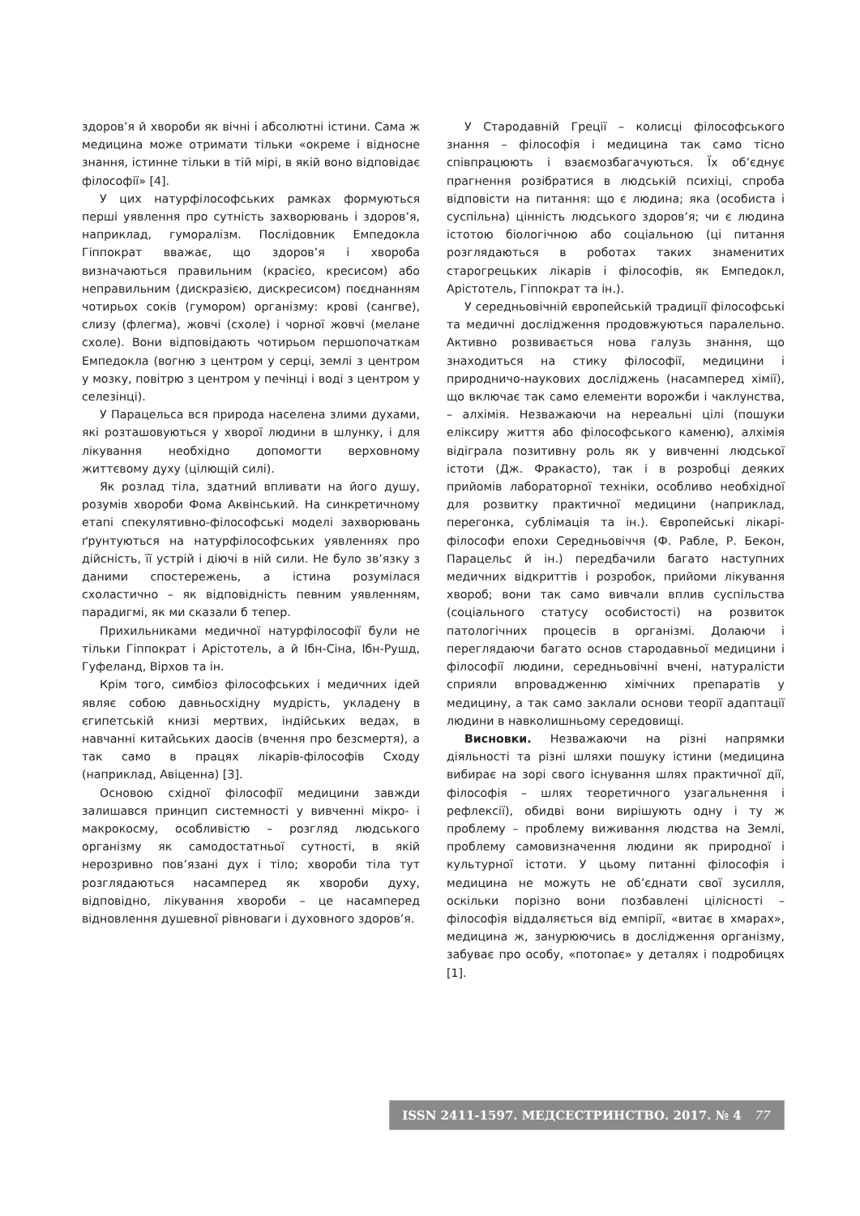здоров’я й хвороби як вічні і абсолютні істини. Сама ж медицина може отримати тільки «окреме і відносне знання, істинне тільки в тій мірі, в якій воно відповідає філософії» [4].
У цих натурфілософських рамках формуються перші уявлення про сутність захворювань і здоров’я, наприклад, гумора­лізм. Послідовник Емпедокла Гіппократ вважає, що здоров’я і хвороба визначаються правильним (красієо, кресисом) або неправильним (дискразією, дискресисом) поєднанням чотирьох соків (гумором) організму: крові (сангве), слизу (флегма), жовчі (схоле) і чорної жовчі (мелане схоле). Вони відповідають чотирьом першопочаткам Емпедокла (вогню з центром у серці, землі з центром у мозку, повітрю з центром у печінці і воді з центром у селезінці).
У Парацельса вся природа населена злими духами, які розташовуються у хворої людини в шлунку, і для лікування необхідно допомогти верховному життєвому духу (цілющій силі).
Як розлад тіла, здатний впливати на його душу, розумів хвороби Фома Аквінський. На синкретичному етапі спекулятивно-філософські моделі захворювань ґрунтуються на натурфілософських уявленнях про дійсність, її устрій і діючі в ній сили. Не було зв’язку з даними спостережень, а істина розумілася схоластично – як відповідність певним уявленням, парадигмі, як ми сказали б тепер.
Прихильниками медичної натурфілософії були не тільки Гіппократ і Арістотель, а й Ібн-Сіна, Ібн-Рушд, Гуфеланд, Вірхов та ін.
Крім того, симбіоз філософських і медичних ідей являє собою давньосхідну мудрість, укладену в єгипетській книзі мертвих, індійських ведах, в навчанні китайських даосів (вчення про безсмертя), а так само в працях лікарів-філософів Сходу (наприклад, Авіценна) [3].
Основою східної філософії медицини завжди залишався принцип системності у вивченні мікро- і макрокосму, особливістю – розгляд людського організму як самодостатньої сутності, в якій нерозривно пов’язані дух і тіло; хвороби тіла тут розглядаються насамперед як хвороби духу, відповідно, лікування хвороби – це насамперед відновлення душевної рівноваги і духовного здоров’я.
У Стародавній Греції – колисці філософського знання – філософія і медицина так само тісно співпрацюють і взаємозбагачуються. Їх об’єднує прагнення розібратися в людській психіці, спроба відповісти на питання: що є людина; яка (особиста і суспільна) цінність людського здоров’я; чи є людина істотою біологічною або соціальною (ці питання розглядаються в роботах таких знаменитих старогрецьких лікарів і філософів, як Емпедокл, Арістотель, Гіппократ та ін.).
У середньовічній європейській традиції філософські та медичні дослідження продовжуються паралельно. Активно розвивається нова галузь знання, що знаходиться на стику філософії, медицини і природничо-наукових досліджень (насамперед хімії), що включає так само елементи ворожби і чаклунства, – алхімія. Незважаючи на нереальні цілі (пошуки еліксиру життя або філософського каменю), алхімія відіграла позитивну роль як у вивченні людської істоти (Дж. Фракасто), так і в розробці деяких прийомів лабораторної техніки, особливо необхідної для розвитку практичної медицини (наприклад, перегонка, сублімація та ін.). Європейські лікарі-філософи епохи Середньовіччя (Ф. Рабле, Р. Бекон, Парацельс й ін.) передбачили багато наступних медичних відкриттів і розробок, прийоми лікування хвороб; вони так само вивчали вплив суспільства (соціального статусу особистості) на розвиток патологічних процесів в організмі. Долаючи і переглядаючи багато основ стародавньої медицини і філософії людини, середньовічні вчені, натуралісти сприяли впровадженню хімічних препаратів у медицину, а так само заклали основи теорії адаптації людини в навколишньому середовищі.
Висновки. Незважаючи на різні напрямки діяльності та різні шляхи пошуку істини (медицина вибирає на зорі свого існування шлях практичної дії, філософія – шлях теоретичного узагальнення і рефлексії), обидві вони вирішують одну і ту ж проблему – проблему виживання людства на Землі, проблему самовизначення людини як природної і культурної істоти. У цьому питанні філософія і медицина не можуть не об’єднати свої зусилля, оскільки порізно вони позбавлені цілісності – філософія віддаляється від емпірії, «витає в хмарах», медицина ж, занурюючись в дослідження організму, забуває про особу, «потопає» у деталях і подробицях [1].
ISSN 2411-1597. МЕДСЕСТРИНСТВО. 2017. № 4 77